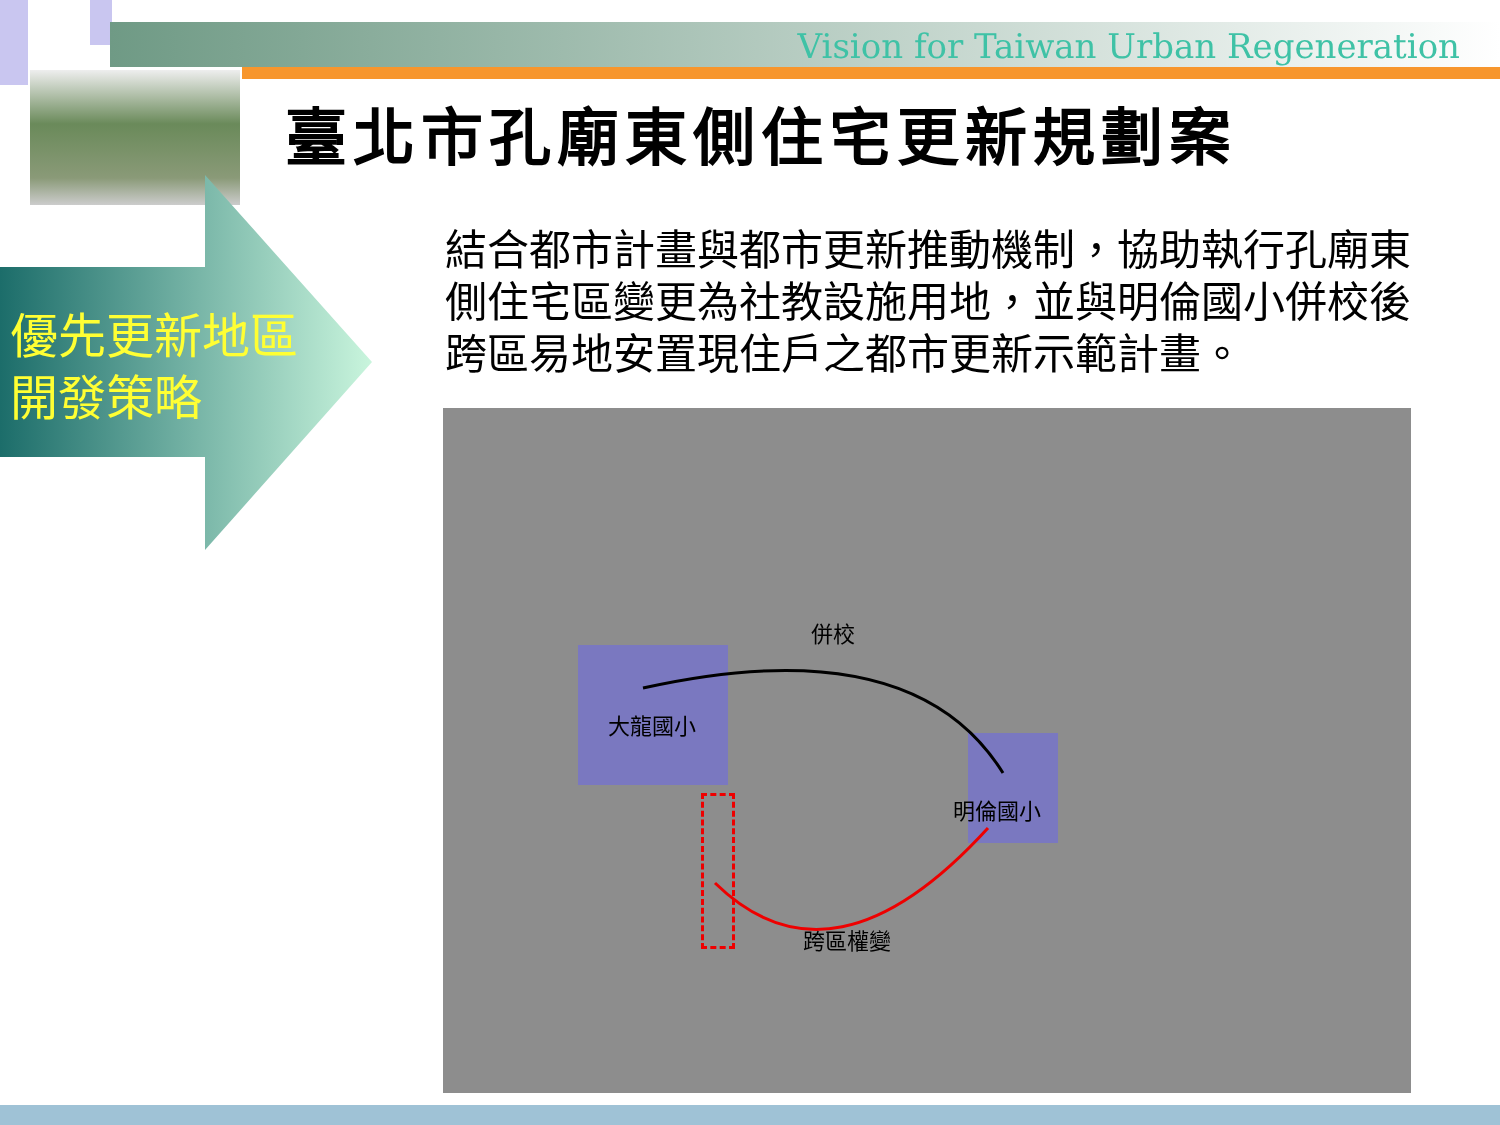Vision for Taiwan Urban Regeneration
臺北市孔廟東側住宅更新規劃案
優先更新地區
開發策略
結合都市計畫與都市更新推動機制，協助執行孔廟東側住宅區變更為社教設施用地，並與明倫國小併校後跨區易地安置現住戶之都市更新示範計畫。
併校
大龍國小
明倫國小
跨區權變